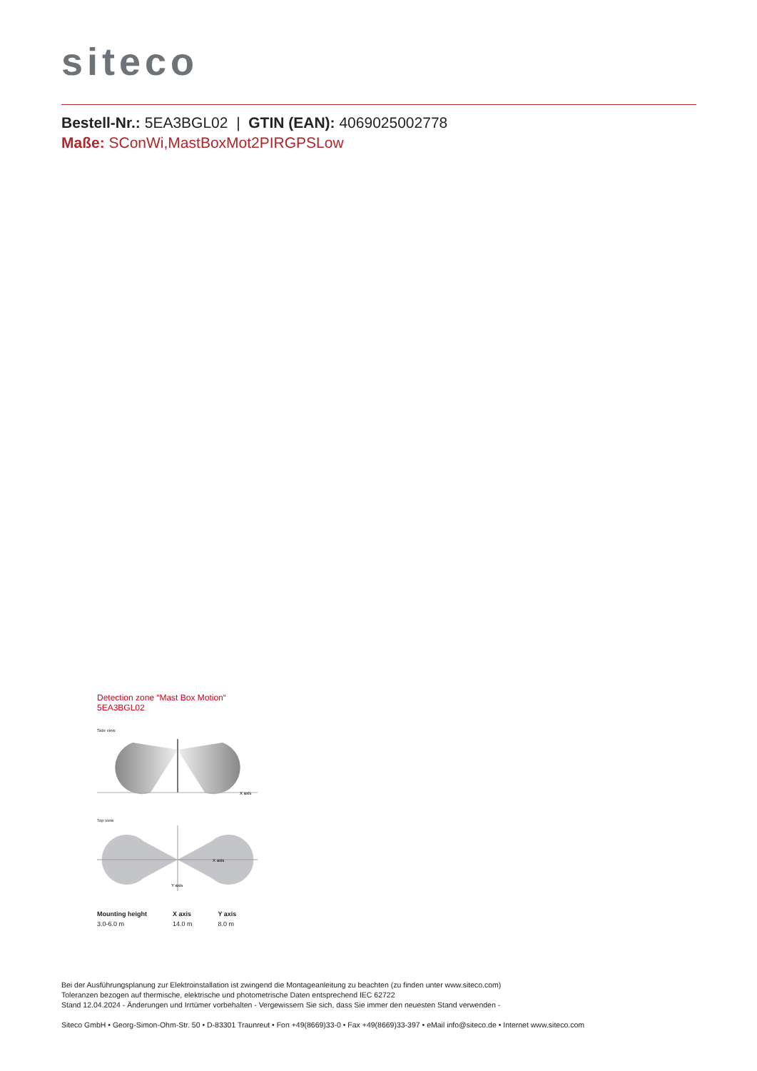siteco
Bestell-Nr.: 5EA3BGL02 | GTIN (EAN): 4069025002778
Maße: SConWi,MastBoxMot2PIRGPSLow
Detection zone “Mast Box Motion“
5EA3BGL02
Side view
X axis
Top view
X axis
Y axis
| Mounting height | X axis | Y axis |
| --- | --- | --- |
| 3.0-6.0 m | 14.0 m | 8.0 m |
Bei der Ausführungsplanung zur Elektroinstallation ist zwingend die Montageanleitung zu beachten (zu finden unter www.siteco.com)
Toleranzen bezogen auf thermische, elektrische und photometrische Daten entsprechend IEC 62722
Stand 12.04.2024 - Änderungen und Irrtümer vorbehalten - Vergewissern Sie sich, dass Sie immer den neuesten Stand verwenden -
Siteco GmbH • Georg-Simon-Ohm-Str. 50 • D-83301 Traunreut • Fon +49(8669)33-0 • Fax +49(8669)33-397 • eMail info@siteco.de • Internet www.siteco.com